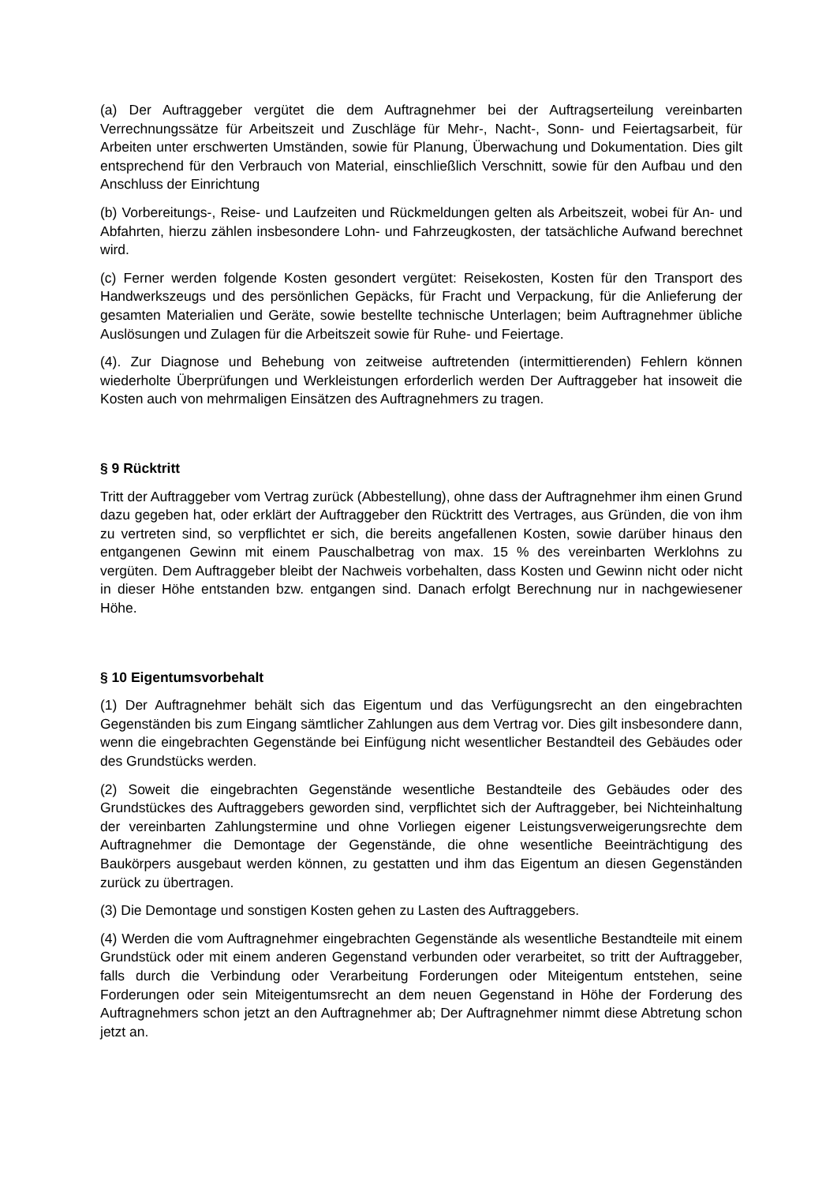(a) Der Auftraggeber vergütet die dem Auftragnehmer bei der Auftragserteilung vereinbarten Verrechnungssätze für Arbeitszeit und Zuschläge für Mehr-, Nacht-, Sonn- und Feiertagsarbeit, für Arbeiten unter erschwerten Umständen, sowie für Planung, Überwachung und Dokumentation. Dies gilt entsprechend für den Verbrauch von Material, einschließlich Verschnitt, sowie für den Aufbau und den Anschluss der Einrichtung
(b) Vorbereitungs-, Reise- und Laufzeiten und Rückmeldungen gelten als Arbeitszeit, wobei für An- und Abfahrten, hierzu zählen insbesondere Lohn- und Fahrzeugkosten, der tatsächliche Aufwand berechnet wird.
(c) Ferner werden folgende Kosten gesondert vergütet: Reisekosten, Kosten für den Transport des Handwerkszeugs und des persönlichen Gepäcks, für Fracht und Verpackung, für die Anlieferung der gesamten Materialien und Geräte, sowie bestellte technische Unterlagen; beim Auftragnehmer übliche Auslösungen und Zulagen für die Arbeitszeit sowie für Ruhe- und Feiertage.
(4). Zur Diagnose und Behebung von zeitweise auftretenden (intermittierenden) Fehlern können wiederholte Überprüfungen und Werkleistungen erforderlich werden Der Auftraggeber hat insoweit die Kosten auch von mehrmaligen Einsätzen des Auftragnehmers zu tragen.
§ 9 Rücktritt
Tritt der Auftraggeber vom Vertrag zurück (Abbestellung), ohne dass der Auftragnehmer ihm einen Grund dazu gegeben hat, oder erklärt der Auftraggeber den Rücktritt des Vertrages, aus Gründen, die von ihm zu vertreten sind, so verpflichtet er sich, die bereits angefallenen Kosten, sowie darüber hinaus den entgangenen Gewinn mit einem Pauschalbetrag von max. 15 % des vereinbarten Werklohns zu vergüten. Dem Auftraggeber bleibt der Nachweis vorbehalten, dass Kosten und Gewinn nicht oder nicht in dieser Höhe entstanden bzw. entgangen sind. Danach erfolgt Berechnung nur in nachgewiesener Höhe.
§ 10 Eigentumsvorbehalt
(1) Der Auftragnehmer behält sich das Eigentum und das Verfügungsrecht an den eingebrachten Gegenständen bis zum Eingang sämtlicher Zahlungen aus dem Vertrag vor. Dies gilt insbesondere dann, wenn die eingebrachten Gegenstände bei Einfügung nicht wesentlicher Bestandteil des Gebäudes oder des Grundstücks werden.
(2) Soweit die eingebrachten Gegenstände wesentliche Bestandteile des Gebäudes oder des Grundstückes des Auftraggebers geworden sind, verpflichtet sich der Auftraggeber, bei Nichteinhaltung der vereinbarten Zahlungstermine und ohne Vorliegen eigener Leistungsverweigerungsrechte dem Auftragnehmer die Demontage der Gegenstände, die ohne wesentliche Beeinträchtigung des Baukörpers ausgebaut werden können, zu gestatten und ihm das Eigentum an diesen Gegenständen zurück zu übertragen.
(3) Die Demontage und sonstigen Kosten gehen zu Lasten des Auftraggebers.
(4) Werden die vom Auftragnehmer eingebrachten Gegenstände als wesentliche Bestandteile mit einem Grundstück oder mit einem anderen Gegenstand verbunden oder verarbeitet, so tritt der Auftraggeber, falls durch die Verbindung oder Verarbeitung Forderungen oder Miteigentum entstehen, seine Forderungen oder sein Miteigentumsrecht an dem neuen Gegenstand in Höhe der Forderung des Auftragnehmers schon jetzt an den Auftragnehmer ab; Der Auftragnehmer nimmt diese Abtretung schon jetzt an.